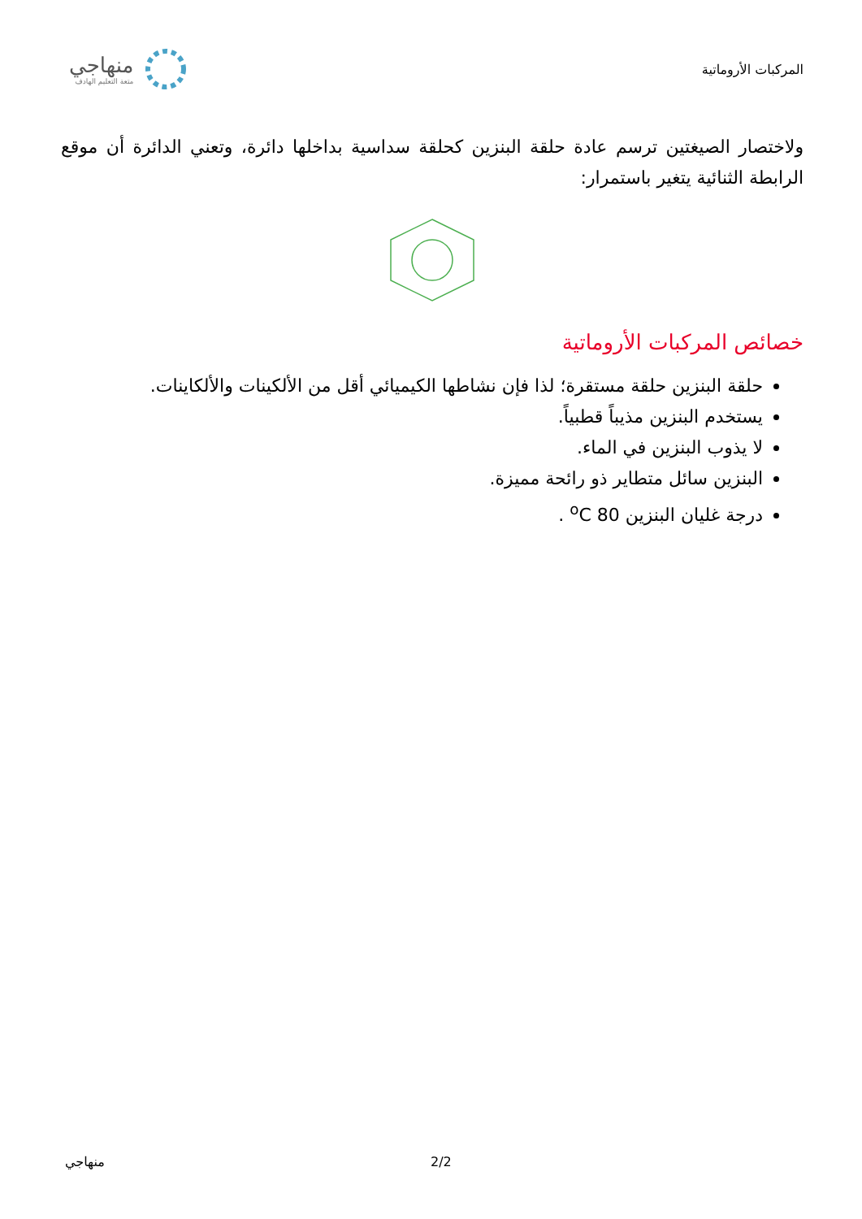منهاجي
متعة التعليم الهادف
المركبات الأروماتية
ولاختصار الصيغتين ترسم عادة حلقة البنزين كحلقة سداسية بداخلها دائرة، وتعني الدائرة أن موقع الرابطة الثنائية يتغير باستمرار:
خصائص المركبات الأروماتية
حلقة البنزين حلقة مستقرة؛ لذا فإن نشاطها الكيميائي أقل من الألكينات والألكاينات.
يستخدم البنزين مذيباً قطبياً.
لا يذوب البنزين في الماء.
البنزين سائل متطاير ذو رائحة مميزة.
درجة غليان البنزين 80 <sup>o</sup>C .
منهاجي 2/2